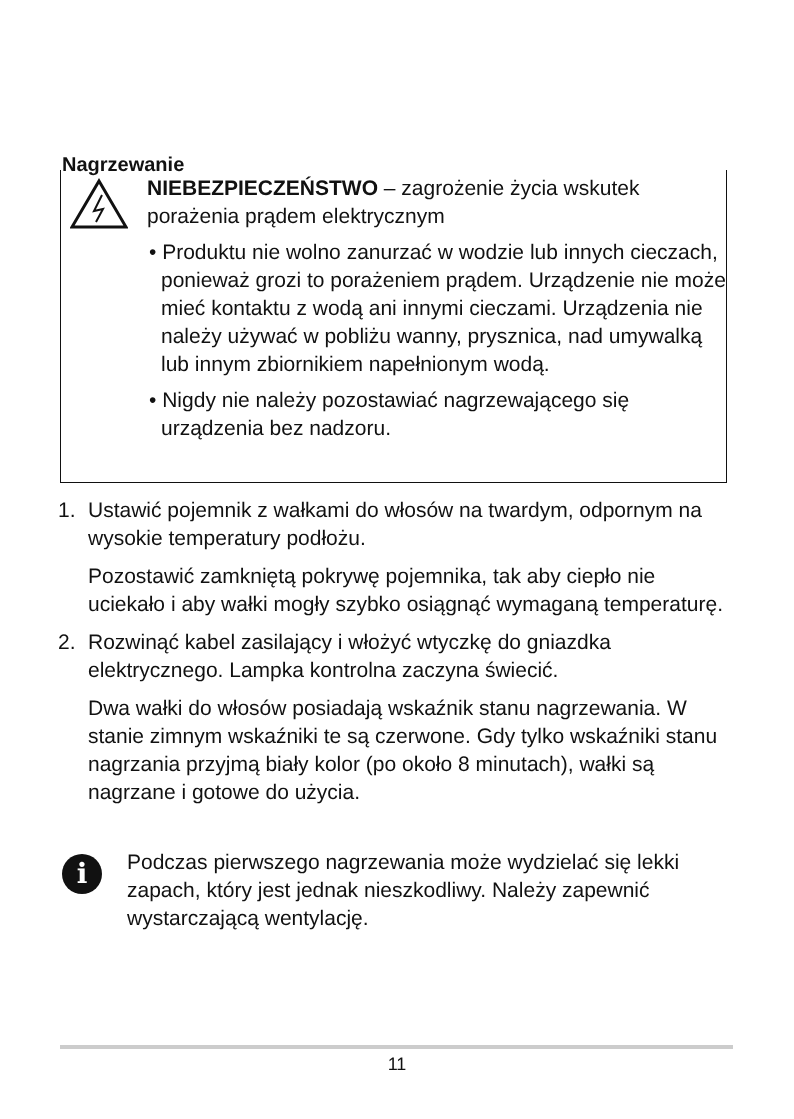Nagrzewanie
NIEBEZPIECZEŃSTWO – zagrożenie życia wskutek porażenia prądem elektrycznym
• Produktu nie wolno zanurzać w wodzie lub innych cieczach, ponieważ grozi to porażeniem prądem. Urządzenie nie może mieć kontaktu z wodą ani innymi cieczami. Urządzenia nie należy używać w pobliżu wanny, prysznica, nad umywalką lub innym zbiornikiem napełnionym wodą.
• Nigdy nie należy pozostawiać nagrzewającego się urządzenia bez nadzoru.
1. Ustawić pojemnik z wałkami do włosów na twardym, odpornym na wysokie temperatury podłożu.
Pozostawić zamkniętą pokrywę pojemnika, tak aby ciepło nie uciekało i aby wałki mogły szybko osiągnąć wymaganą temperaturę.
2. Rozwinąć kabel zasilający i włożyć wtyczkę do gniazdka elektrycznego. Lampka kontrolna zaczyna świecić.
Dwa wałki do włosów posiadają wskaźnik stanu nagrzewania. W stanie zimnym wskaźniki te są czerwone. Gdy tylko wskaźniki stanu nagrzania przyjmą biały kolor (po około 8 minutach), wałki są nagrzane i gotowe do użycia.
i
Podczas pierwszego nagrzewania może wydzielać się lekki zapach, który jest jednak nieszkodliwy. Należy zapewnić wystarczającą wentylację.
11